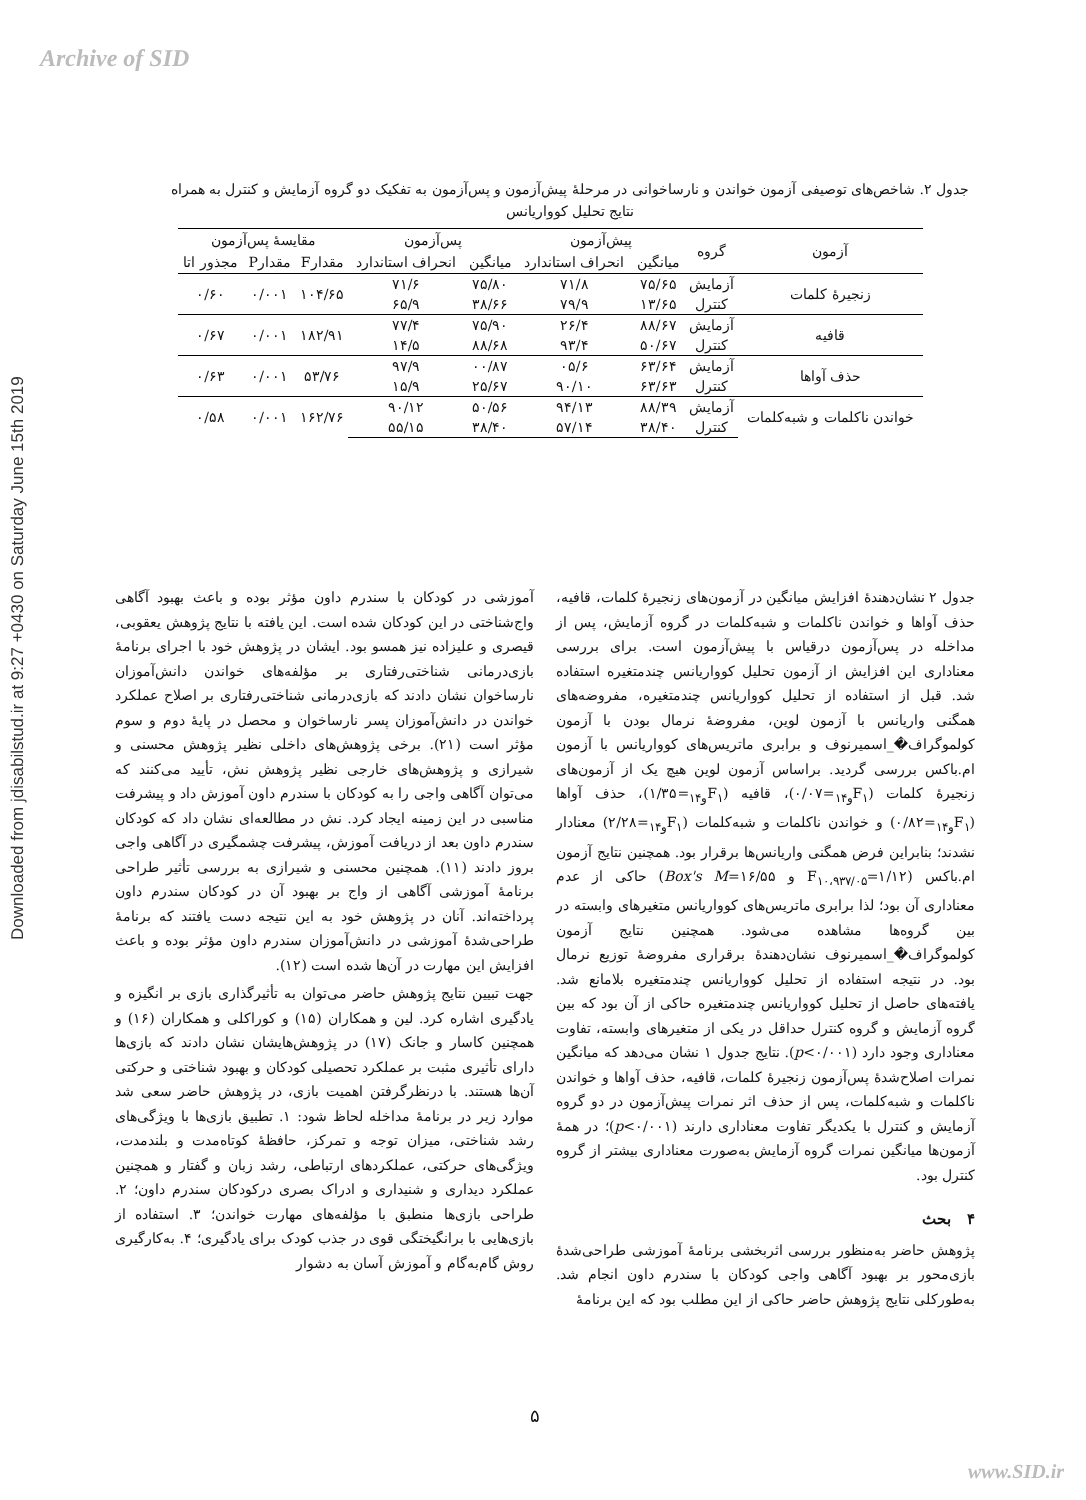Archive of SID
Downloaded from jdisabilstud.ir at 9:27 +0430 on Saturday June 15th 2019
جدول ۲. شاخص‌های توصیفی آزمون خواندن و نارساخوانی در مرحلهٔ پیش‌آزمون و پس‌آزمون به تفکیک دو گروه آزمایش و کنترل به همراه نتایج تحلیل کوواریانس
| آزمون | گروه | پیش‌آزمون | | پس‌آزمون | | مقایسهٔ پس‌آزمون | | |
| --- | --- | --- | --- | --- | --- | --- | --- | --- |
| | | میانگین | انحراف استاندارد | میانگین | انحراف استاندارد | مقدارF | مقدارP | مجذور اتا |
| زنجیرهٔ کلمات | آزمایش | ۷۵/۶۵ | ۷۱/۸ | ۷۵/۸۰ | ۷۱/۶ | ۱۰۴/۶۵ | ۰/۰۰۱ | ۰/۶۰ |
| | کنترل | ۱۳/۶۵ | ۷۹/۹ | ۳۸/۶۶ | ۶۵/۹ | | | |
| قافیه | آزمایش | ۸۸/۶۷ | ۲۶/۴ | ۷۵/۹۰ | ۷۷/۴ | ۱۸۲/۹۱ | ۰/۰۰۱ | ۰/۶۷ |
| | کنترل | ۵۰/۶۷ | ۹۳/۴ | ۸۸/۶۸ | ۱۴/۵ | | | |
| حذف آواها | آزمایش | ۶۳/۶۴ | ۰۵/۶ | ۰۰/۸۷ | ۹۷/۹ | ۵۳/۷۶ | ۰/۰۰۱ | ۰/۶۳ |
| | کنترل | ۶۳/۶۳ | ۹۰/۱۰ | ۲۵/۶۷ | ۱۵/۹ | | | |
| خواندن ناکلمات و شبه‌کلمات | آزمایش | ۸۸/۳۹ | ۹۴/۱۳ | ۵۰/۵۶ | ۹۰/۱۲ | ۱۶۲/۷۶ | ۰/۰۰۱ | ۰/۵۸ |
| | کنترل | ۳۸/۴۰ | ۵۷/۱۴ | ۳۸/۴۰ | ۵۵/۱۵ | | | |
جدول ۲ نشان‌دهندهٔ افزایش میانگین در آزمون‌های زنجیرهٔ کلمات، قافیه، حذف آواها و خواندن ناکلمات و شبه‌کلمات در گروه آزمایش، پس از مداخله در پس‌آزمون درقیاس با پیش‌آزمون است. برای بررسی معناداری این افزایش از آزمون تحلیل کوواریانس چندمتغیره استفاده شد. قبل از استفاده از تحلیل کوواریانس چندمتغیره، مفروضه‌های همگنی واریانس با آزمون لوین، مفروضهٔ نرمال بودن با آزمون کولموگراف�_اسمیرنوف و برابری ماتریس‌های کوواریانس با آزمون ام.باکس بررسی گردید. براساس آزمون لوین هیچ یک از آزمون‌های زنجیرهٔ کلمات (F<sub>۱و۱۴</sub>=۰/۰۷)، قافیه (F<sub>۱و۱۴</sub>=۱/۳۵)، حذف آواها (F<sub>۱و۱۴</sub>=۰/۸۲) و خواندن ناکلمات و شبه‌کلمات (F<sub>۱و۱۴</sub>=۲/۲۸) معنادار نشدند؛ بنابراین فرض همگنی واریانس‌ها برقرار بود. همچنین نتایج آزمون ام.باکس (F<sub>۱۰،۹۳۷/۰۵</sub>=۱/۱۲ و Box's M=۱۶/۵۵) حاکی از عدم معناداری آن بود؛ لذا برابری ماتریس‌های کوواریانس متغیرهای وابسته در بین گروه‌ها مشاهده می‌شود. همچنین نتایج آزمون کولموگراف�_اسمیرنوف نشان‌دهندهٔ برقراری مفروضهٔ توزیع نرمال بود. در نتیجه استفاده از تحلیل کوواریانس چندمتغیره بلامانع شد. یافته‌های حاصل از تحلیل کوواریانس چندمتغیره حاکی از آن بود که بین گروه آزمایش و گروه کنترل حداقل در یکی از متغیرهای وابسته، تفاوت معناداری وجود دارد (p<۰/۰۰۱). نتایج جدول ۱ نشان می‌دهد که میانگین نمرات اصلاح‌شدهٔ پس‌آزمون زنجیرهٔ کلمات، قافیه، حذف آواها و خواندن ناکلمات و شبه‌کلمات، پس از حذف اثر نمرات پیش‌آزمون در دو گروه آزمایش و کنترل با یکدیگر تفاوت معناداری دارند (p<۰/۰۰۱)؛ در همهٔ آزمون‌ها میانگین نمرات گروه آزمایش به‌صورت معناداری بیشتر از گروه کنترل بود.
۴ بحث
پژوهش حاضر به‌منظور بررسی اثربخشی برنامهٔ آموزشی طراحی‌شدهٔ بازی‌محور بر بهبود آگاهی واجی کودکان با سندرم داون انجام شد. به‌طورکلی نتایج پژوهش حاضر حاکی از این مطلب بود که این برنامهٔ
آموزشی در کودکان با سندرم داون مؤثر بوده و باعث بهبود آگاهی واج‌شناختی در این کودکان شده است. این یافته با نتایج پژوهش یعقوبی، قیصری و علیزاده نیز همسو بود. ایشان در پژوهش خود با اجرای برنامهٔ بازی‌درمانی شناختی‌رفتاری بر مؤلفه‌های خواندن دانش‌آموزان نارساخوان نشان دادند که بازی‌درمانی شناختی‌رفتاری بر اصلاح عملکرد خواندن در دانش‌آموزان پسر نارساخوان و محصل در پایهٔ دوم و سوم مؤثر است (۲۱). برخی پژوهش‌های داخلی نظیر پژوهش محسنی و شیرازی و پژوهش‌های خارجی نظیر پژوهش نش، تأیید می‌کنند که می‌توان آگاهی واجی را به کودکان با سندرم داون آموزش داد و پیشرفت مناسبی در این زمینه ایجاد کرد. نش در مطالعه‌ای نشان داد که کودکان سندرم داون بعد از دریافت آموزش، پیشرفت چشمگیری در آگاهی واجی بروز دادند (۱۱). همچنین محسنی و شیرازی به بررسی تأثیر طراحی برنامهٔ آموزشی آگاهی از واج بر بهبود آن در کودکان سندرم داون پرداخته‌اند. آنان در پژوهش خود به این نتیجه دست یافتند که برنامهٔ طراحی‌شدهٔ آموزشی در دانش‌آموزان سندرم داون مؤثر بوده و باعث افزایش این مهارت در آن‌ها شده است (۱۲).
جهت تبیین نتایج پژوهش حاضر می‌توان به تأثیرگذاری بازی بر انگیزه و یادگیری اشاره کرد. لین و همکاران (۱۵) و کوراکلی و همکاران (۱۶) و همچنین کاسار و جانک (۱۷) در پژوهش‌هایشان نشان دادند که بازی‌ها دارای تأثیری مثبت بر عملکرد تحصیلی کودکان و بهبود شناختی و حرکتی آن‌ها هستند. با درنظرگرفتن اهمیت بازی، در پژوهش حاضر سعی شد موارد زیر در برنامهٔ مداخله لحاظ شود: ۱. تطبیق بازی‌ها با ویژگی‌های رشد شناختی، میزان توجه و تمرکز، حافظهٔ کوتاه‌مدت و بلندمدت، ویژگی‌های حرکتی، عملکردهای ارتباطی، رشد زبان و گفتار و همچنین عملکرد دیداری و شنیداری و ادراک بصری درکودکان سندرم داون؛ ۲. طراحی بازی‌ها منطبق با مؤلفه‌های مهارت خواندن؛ ۳. استفاده از بازی‌هایی با برانگیختگی قوی در جذب کودک برای یادگیری؛ ۴. به‌کارگیری روش گام‌به‌گام و آموزش آسان به دشوار
۵
www.SID.ir